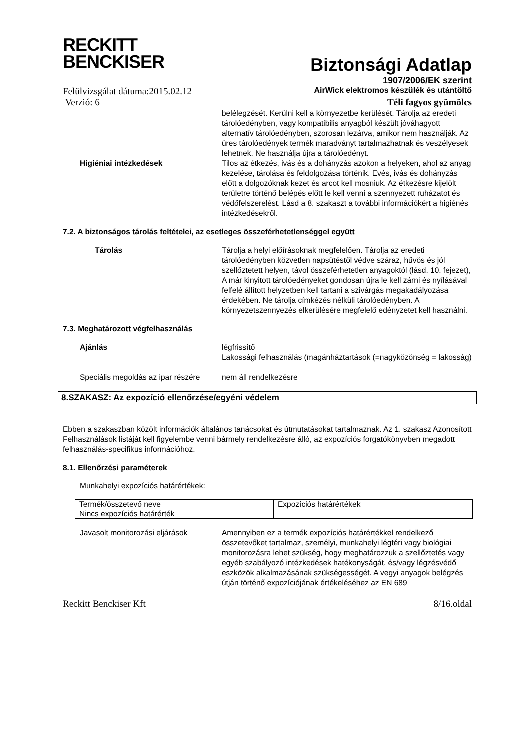RECKITT
BENCKISER
Biztonsági Adatlap
1907/2006/EK szerint
Felülvizsgálat dátuma:2015.02.12 AirWick elektromos készülék és utántöltő
Verzió: 6 Téli fagyos gyümölcs
belélegzését. Kerülni kell a környezetbe kerülését. Tárolja az eredeti tárolóedényben, vagy kompatibilis anyagból készült jóváhagyott alternatív tárolóedényben, szorosan lezárva, amikor nem használják. Az üres tárolóedények termék maradványt tartalmazhatnak és veszélyesek lehetnek. Ne használja újra a tárolóedényt.
Higiéniai intézkedések Tilos az étkezés, ivás és a dohányzás azokon a helyeken, ahol az anyag kezelése, tárolása és feldolgozása történik. Evés, ivás és dohányzás előtt a dolgozóknak kezet és arcot kell mosniuk. Az étkezésre kijelölt területre történő belépés előtt le kell venni a szennyezett ruházatot és védőfelszerelést. Lásd a 8. szakaszt a további információkért a higiénés intézkedésekről.
7.2. A biztonságos tárolás feltételei, az esetleges összeférhetetlenséggel együtt
Tárolás Tárolja a helyi előírásoknak megfelelően. Tárolja az eredeti tárolóedényben közvetlen napsütéstől védve száraz, hűvös és jól szellőztetett helyen, távol összeférhetetlen anyagoktól (lásd. 10. fejezet), A már kinyitott tárolóedényeket gondosan újra le kell zárni és nyílásával felfelé állított helyzetben kell tartani a szivárgás megakadályozása érdekében. Ne tárolja címkézés nélküli tárolóedényben. A környezetszennyezés elkerülésére megfelelő edényzetet kell használni.
7.3. Meghatározott végfelhasználás
Ajánlás légfrissítő
Lakossági felhasználás (magánháztartások (=nagyközönség = lakosság)
Speciális megoldás az ipar részére nem áll rendelkezésre
8.SZAKASZ: Az expozíció ellenőrzése/egyéni védelem
Ebben a szakaszban közölt információk általános tanácsokat és útmutatásokat tartalmaznak. Az 1. szakasz Azonosított Felhasználások listáját kell figyelembe venni bármely rendelkezésre álló, az expozíciós forgatókönyvben megadott felhasználás-specifikus információhoz.
8.1. Ellenőrzési paraméterek
Munkahelyi expozíciós határértékek:
| Termék/összetevő neve | Expozíciós határértékek |
| Nincs expozíciós határérték | |
Javasolt monitorozási eljárások Amennyiben ez a termék expozíciós határértékkel rendelkező összetevőket tartalmaz, személyi, munkahelyi légtéri vagy biológiai monitorozásra lehet szükség, hogy meghatározzuk a szellőztetés vagy egyéb szabályozó intézkedések hatékonyságát, és/vagy légzésvédő eszközök alkalmazásának szükségességét. A vegyi anyagok belégzés útján történő expozíciójának értékeléséhez az EN 689
Reckitt Benckiser Kft 8/16.oldal